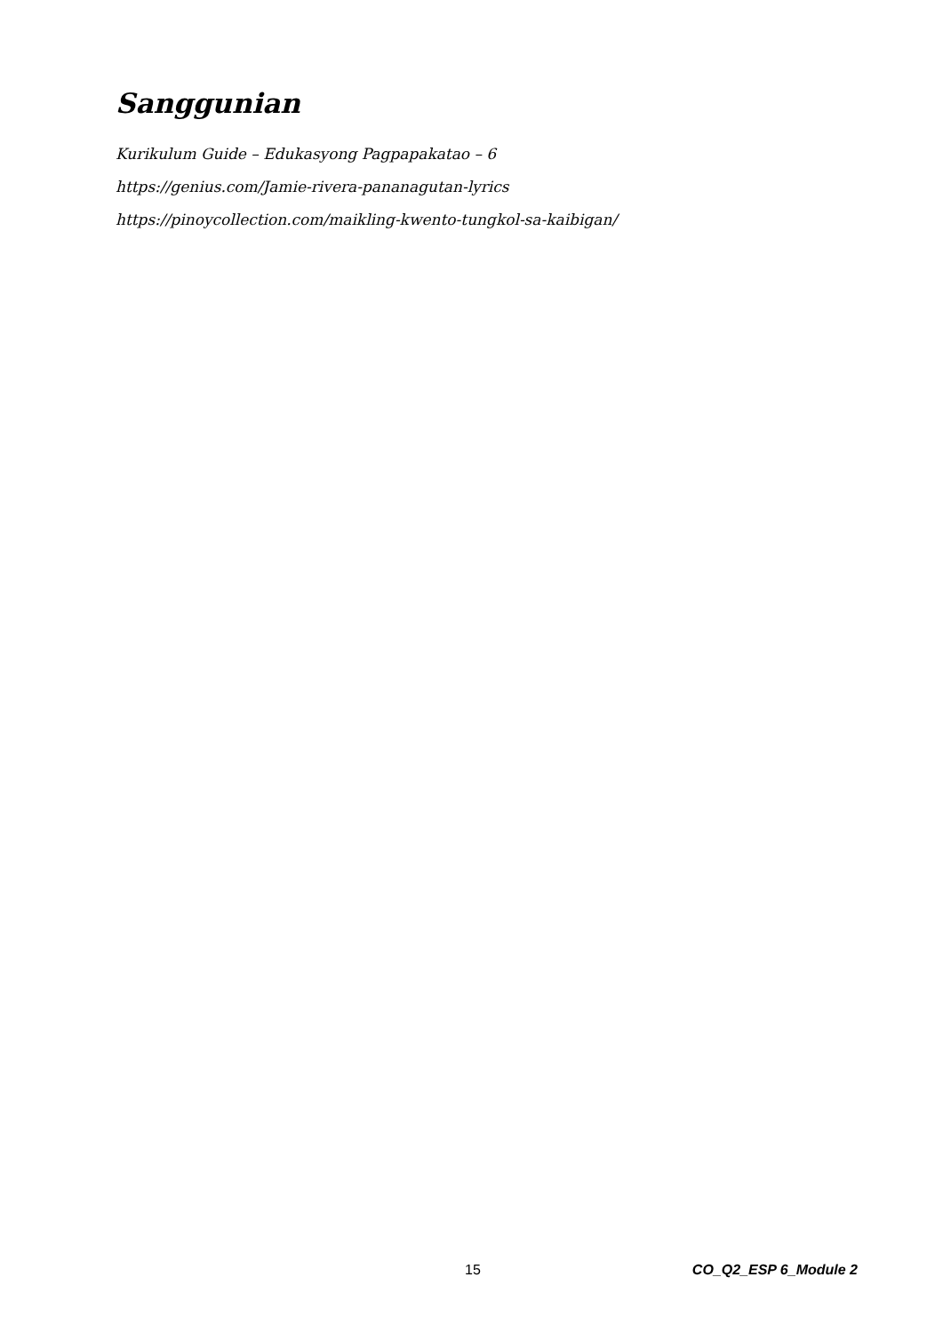Sanggunian
Kurikulum Guide – Edukasyong Pagpapakatao – 6
https://genius.com/Jamie-rivera-pananagutan-lyrics
https://pinoycollection.com/maikling-kwento-tungkol-sa-kaibigan/
15 CO_Q2_ESP 6_Module 2